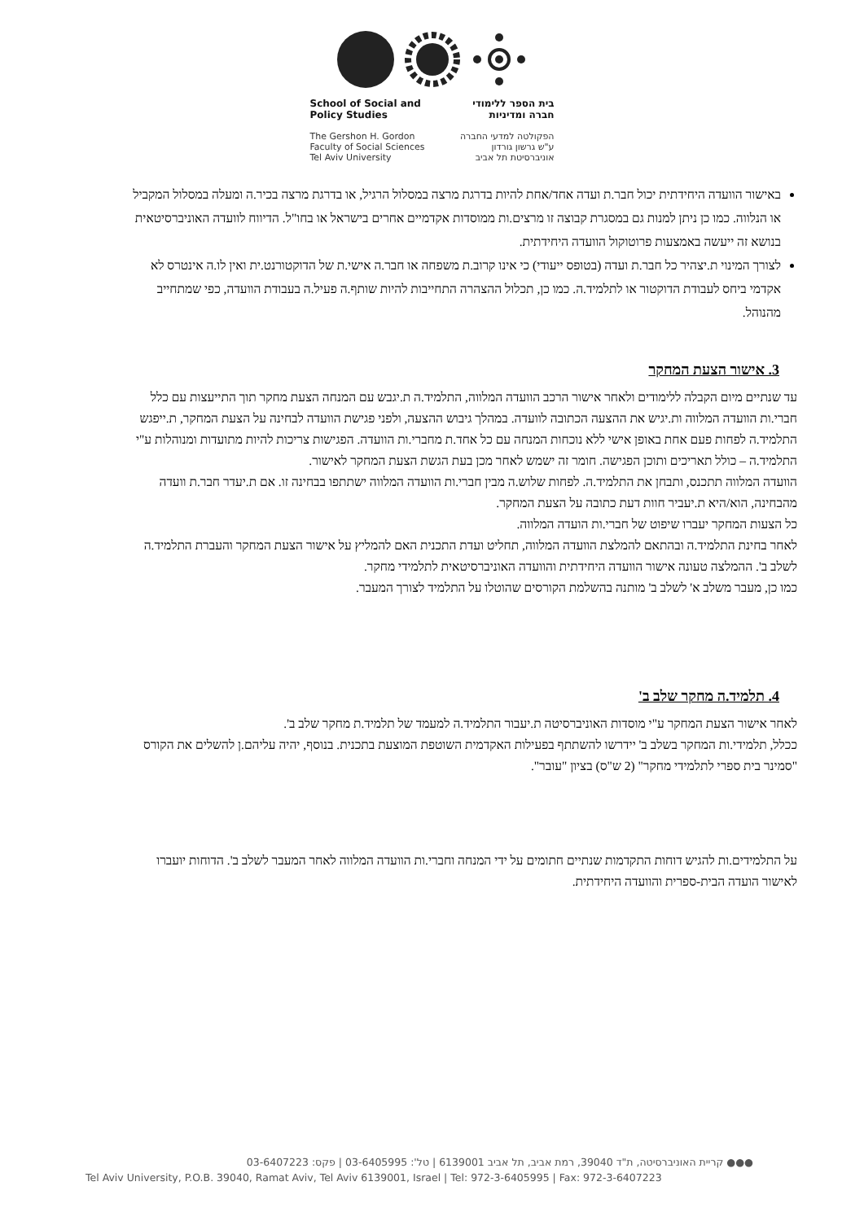School of Social and
Policy Studies
The Gershon H. Gordon
Faculty of Social Sciences
Tel Aviv University
בית הספר ללימודי
חברה ומדיניות
הפקולטה למדעי החברה
ע"ש גרשון גורדון
אוניברסיטת תל אביב
באישור הוועדה היחידתית יכול חבר.ת ועדה אחד/אחת להיות בדרגת מרצה במסלול הרגיל, או בדרגת מרצה בכיר.ה ומעלה במסלול המקביל או הנלווה. כמו כן ניתן למנות גם במסגרת קבוצה זו מרצים.ות ממוסדות אקדמיים אחרים בישראל או בחו"ל. הדיווח לוועדה האוניברסיטאית בנושא זה ייעשה באמצעות פרוטוקול הוועדה היחידתית.
לצורך המינוי ת.יצהיר כל חבר.ת ועדה (בטופס ייעודי) כי אינו קרוב.ת משפחה או חבר.ה אישי.ת של הדוקטורנט.ית ואין לו.ה אינטרס לא אקדמי ביחס לעבודת הדוקטור או לתלמיד.ה. כמו כן, תכלול ההצהרה התחייבות להיות שותף.ה פעיל.ה בעבודת הוועדה, כפי שמתחייב מהנוהל.
3. אישור הצעת המחקר
עד שנתיים מיום הקבלה ללימודים ולאחר אישור הרכב הוועדה המלווה, התלמיד.ה ת.יגבש עם המנחה הצעת מחקר תוך התייעצות עם כלל חברי.ות הוועדה המלווה ות.יגיש את ההצעה הכתובה לוועדה. במהלך גיבוש ההצעה, ולפני פגישת הוועדה לבחינה על הצעת המחקר, ת.ייפגש התלמיד.ה לפחות פעם אחת באופן אישי ללא נוכחות המנחה עם כל אחד.ת מחברי.ות הוועדה. הפגישות צריכות להיות מתועדות ומנוהלות ע"י התלמיד.ה – כולל תאריכים ותוכן הפגישה. חומר זה ישמש לאחר מכן בעת הגשת הצעת המחקר לאישור.
הוועדה המלווה תתכנס, ותבחן את התלמיד.ה. לפחות שלוש.ה מבין חברי.ות הוועדה המלווה ישתתפו בבחינה זו. אם ת.יעדר חבר.ת וועדה מהבחינה, הוא/היא ת.יעביר חוות דעת כתובה על הצעת המחקר.
כל הצעות המחקר יעברו שיפוט של חברי.ות הועדה המלווה.
לאחר בחינת התלמיד.ה ובהתאם להמלצת הוועדה המלווה, תחליט ועדת התכנית האם להמליץ על אישור הצעת המחקר והעברת התלמיד.ה לשלב ב'. ההמלצה טעונה אישור הוועדה היחידתית והוועדה האוניברסיטאית לתלמידי מחקר.
כמו כן, מעבר משלב א' לשלב ב' מותנה בהשלמת הקורסים שהוטלו על התלמיד לצורך המעבר.
4. תלמיד.ה מחקר שלב ב'
לאחר אישור הצעת המחקר ע"י מוסדות האוניברסיטה ת.יעבור התלמיד.ה למעמד של תלמיד.ת מחקר שלב ב'.
ככלל, תלמידי.ות המחקר בשלב ב' יידרשו להשתתף בפעילות האקדמית השוטפת המוצעת בתכנית. בנוסף, יהיה עליהם.ן להשלים את הקורס "סמינר בית ספרי לתלמידי מחקר" (2 ש"ס) בציון "עובר".
על התלמידים.ות להגיש דוחות התקדמות שנתיים חתומים על ידי המנחה וחברי.ות הוועדה המלווה לאחר המעבר לשלב ב'. הדוחות יועברו לאישור הועדה הבית-ספרית והוועדה היחידתית.
●●● קריית האוניברסיטה, ת"ד 39040, רמת אביב, תל אביב 6139001 | טל': 03-6405995 | פקס: 03-6407223
Tel Aviv University, P.O.B. 39040, Ramat Aviv, Tel Aviv 6139001, Israel | Tel: 972-3-6405995 | Fax: 972-3-6407223